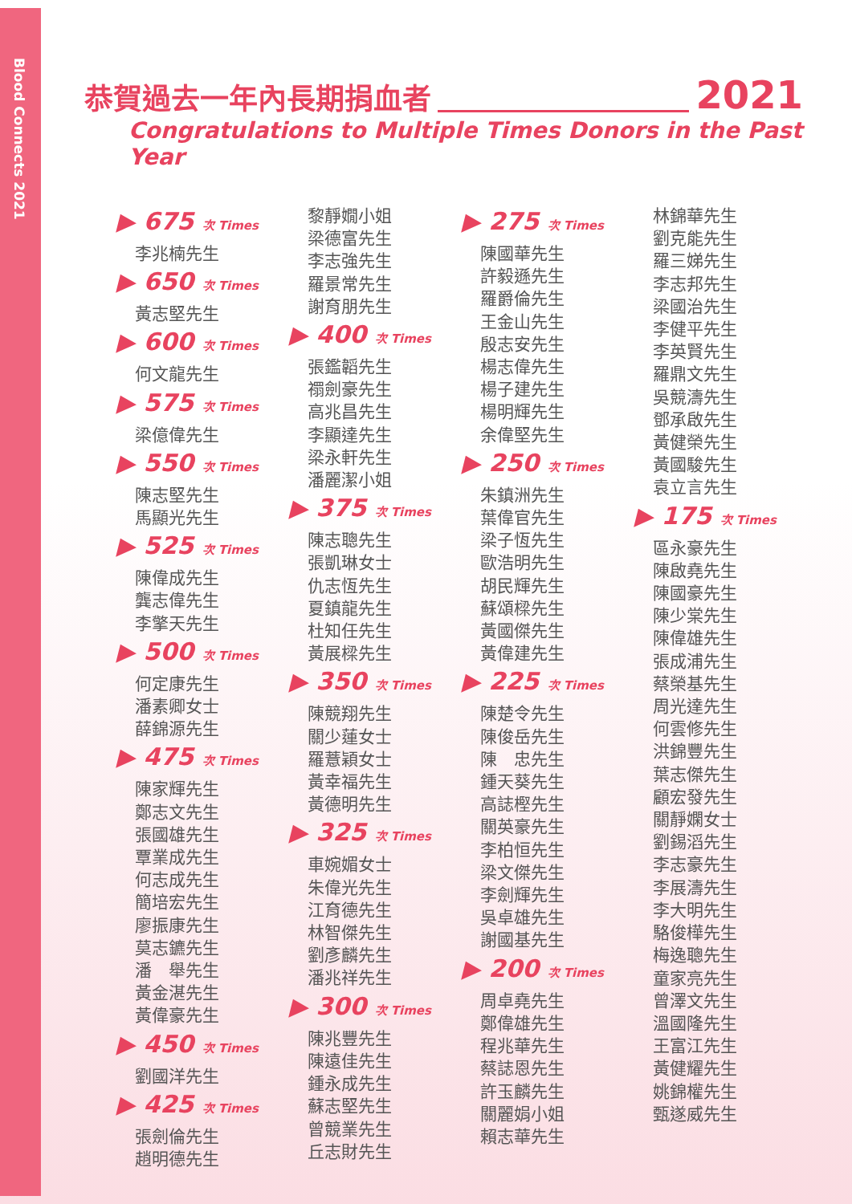Blood Connects 2021
恭賀過去一年內長期捐血者 2021
Congratulations to Multiple Times Donors in the Past Year
▶ 675 次 Times
李兆楠先生
▶ 650 次 Times
黃志堅先生
▶ 600 次 Times
何文龍先生
▶ 575 次 Times
梁億偉先生
▶ 550 次 Times
陳志堅先生
馬顯光先生
▶ 525 次 Times
陳偉成先生
龔志偉先生
李擎天先生
▶ 500 次 Times
何定康先生
潘素卿女士
薛錦源先生
▶ 475 次 Times
陳家輝先生
鄭志文先生
張國雄先生
覃業成先生
何志成先生
簡培宏先生
廖振康先生
莫志鑣先生
潘　舉先生
黃金湛先生
黃偉豪先生
▶ 450 次 Times
劉國洋先生
▶ 425 次 Times
張劍倫先生
趙明德先生
黎靜嫺小姐
梁德富先生
李志強先生
羅景常先生
謝育朋先生
▶ 400 次 Times
張鑑韜先生
禤劍豪先生
高兆昌先生
李顯達先生
梁永軒先生
潘麗潔小姐
▶ 375 次 Times
陳志聰先生
張凱琳女士
仇志恆先生
夏鎮龍先生
杜知任先生
黃展樑先生
▶ 350 次 Times
陳競翔先生
關少蓮女士
羅薏穎女士
黃幸福先生
黃德明先生
▶ 325 次 Times
車婉媚女士
朱偉光先生
江育德先生
林智傑先生
劉彥麟先生
潘兆祥先生
▶ 300 次 Times
陳兆豐先生
陳遠佳先生
鍾永成先生
蘇志堅先生
曾競業先生
丘志財先生
▶ 275 次 Times
陳國華先生
許毅遜先生
羅爵倫先生
王金山先生
殷志安先生
楊志偉先生
楊子建先生
楊明輝先生
余偉堅先生
▶ 250 次 Times
朱鎮洲先生
葉偉官先生
梁子恆先生
歐浩明先生
胡民輝先生
蘇頌樑先生
黃國傑先生
黃偉建先生
▶ 225 次 Times
陳楚令先生
陳俊岳先生
陳　忠先生
鍾天葵先生
高誌樫先生
關英豪先生
李柏恒先生
梁文傑先生
李劍輝先生
吳卓雄先生
謝國基先生
▶ 200 次 Times
周卓堯先生
鄭偉雄先生
程兆華先生
蔡誌恩先生
許玉麟先生
關麗娟小姐
賴志華先生
林錦華先生
劉克能先生
羅三娣先生
李志邦先生
梁國治先生
李健平先生
李英賢先生
羅鼎文先生
吳競濤先生
鄧承啟先生
黃健榮先生
黃國駿先生
袁立言先生
▶ 175 次 Times
區永豪先生
陳啟堯先生
陳國豪先生
陳少棠先生
陳偉雄先生
張成浦先生
蔡榮基先生
周光達先生
何雲修先生
洪錦豐先生
葉志傑先生
顧宏發先生
關靜嫻女士
劉錫滔先生
李志豪先生
李展濤先生
李大明先生
駱俊樺先生
梅逸聰先生
童家亮先生
曾澤文先生
溫國隆先生
王富江先生
黃健耀先生
姚錦權先生
甄遂威先生